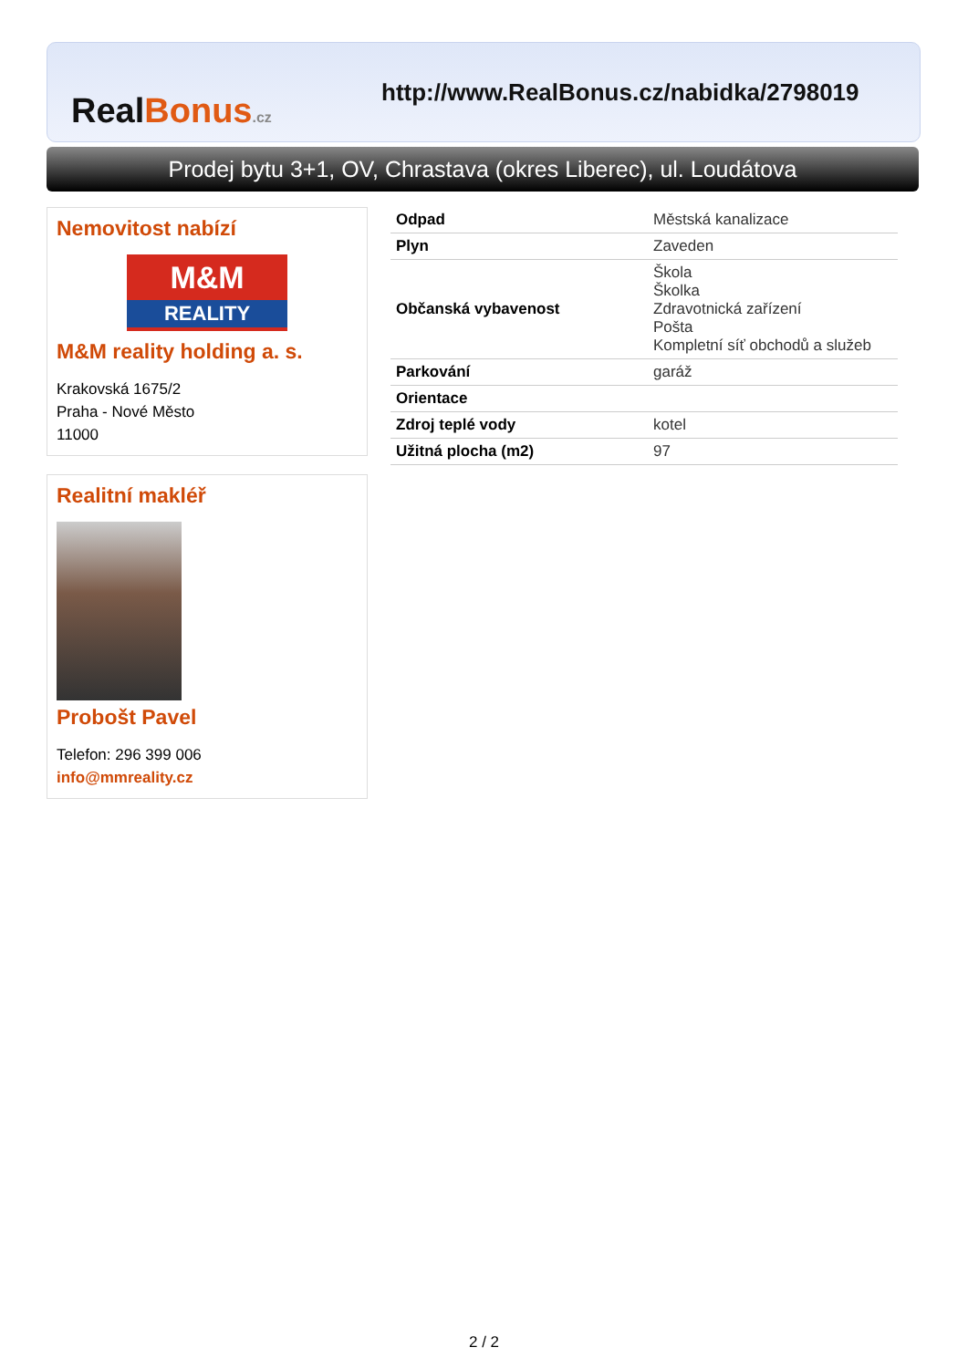Real Bonus.cz
http://www.RealBonus.cz/nabidka/2798019
Prodej bytu 3+1, OV, Chrastava (okres Liberec), ul. Loudátova
Nemovitost nabízí
M&M
REALITY
M&M reality holding a. s.
Krakovská 1675/2
Praha - Nové Město
11000
Realitní makléř
Probošt Pavel
Telefon: 296 399 006
info@mmreality.cz
| Odpad | Městská kanalizace |
| Plyn | Zaveden |
| Občanská vybavenost | Škola Školka Zdravotnická zařízení Pošta Kompletní síť obchodů a služeb |
| Parkování | garáž |
| Orientace | |
| Zdroj teplé vody | kotel |
| Užitná plocha (m2) | 97 |
2 / 2